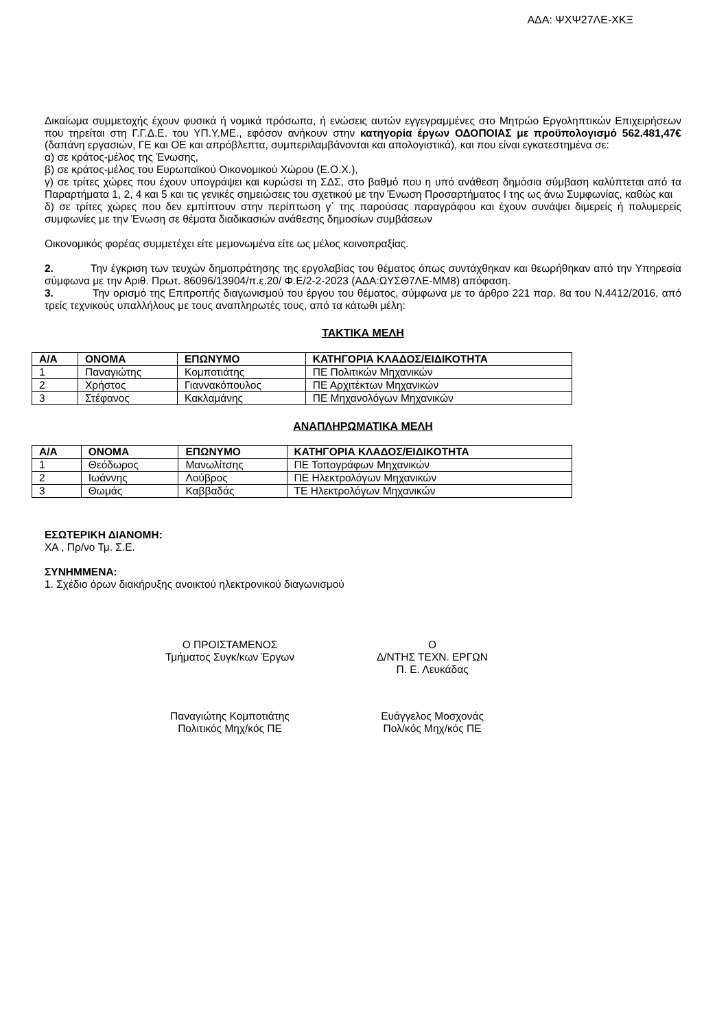ΑΔΑ: ΨΧΨ27ΛΕ-ΧΚΞ
Δικαίωμα συμμετοχής έχουν φυσικά ή νομικά πρόσωπα, ή ενώσεις αυτών εγγεγραμμένες στο Μητρώο Εργοληπτικών Επιχειρήσεων που τηρείται στη Γ.Γ.Δ.Ε. του ΥΠ.Υ.ΜΕ., εφόσον ανήκουν στην κατηγορία έργων ΟΔΟΠΟΙΑΣ με προϋπολογισμό 562.481,47€ (δαπάνη εργασιών, ΓΕ και ΟΕ και απρόβλεπτα, συμπεριλαμβάνονται και απολογιστικά), και που είναι εγκατεστημένα σε:
α) σε κράτος-μέλος της Ένωσης,
β) σε κράτος-μέλος του Ευρωπαϊκού Οικονομικού Χώρου (Ε.Ο.Χ.),
γ) σε τρίτες χώρες που έχουν υπογράψει και κυρώσει τη ΣΔΣ, στο βαθμό που η υπό ανάθεση δημόσια σύμβαση καλύπτεται από τα Παραρτήματα 1, 2, 4 και 5 και τις γενικές σημειώσεις του σχετικού με την Ένωση Προσαρτήματος I της ως άνω Συμφωνίας, καθώς και
δ) σε τρίτες χώρες που δεν εμπίπτουν στην περίπτωση γ΄ της παρούσας παραγράφου και έχουν συνάψει διμερείς ή πολυμερείς συμφωνίες με την Ένωση σε θέματα διαδικασιών ανάθεσης δημοσίων συμβάσεων
Οικονομικός φορέας συμμετέχει είτε μεμονωμένα είτε ως μέλος κοινοπραξίας.
2. Την έγκριση των τευχών δημοπράτησης της εργολαβίας του θέματος όπως συντάχθηκαν και θεωρήθηκαν από την Υπηρεσία σύμφωνα με την Αριθ. Πρωτ. 86096/13904/π.ε.20/ Φ.Ε/2-2-2023 (ΑΔΑ:ΩΥΣΘ7ΛΕ-ΜΜ8) απόφαση.
3. Την ορισμό της Επιτροπής διαγωνισμού του έργου του θέματος, σύμφωνα με το άρθρο 221 παρ. 8α του Ν.4412/2016, από τρείς τεχνικούς υπαλλήλους με τους αναπληρωτές τους, από τα κάτωθι μέλη:
ΤΑΚΤΙΚΑ ΜΕΛΗ
| Α/Α | ΟΝΟΜΑ | ΕΠΩΝΥΜΟ | ΚΑΤΗΓΟΡΙΑ ΚΛΑΔΟΣ/ΕΙΔΙΚΟΤΗΤΑ |
| --- | --- | --- | --- |
| 1 | Παναγιώτης | Κομποτιάτης | ΠΕ Πολιτικών Μηχανικών |
| 2 | Χρήστος | Γιαννακόπουλος | ΠΕ Αρχιτέκτων Μηχανικών |
| 3 | Στέφανος | Κακλαμάνης | ΠΕ Μηχανολόγων Μηχανικών |
ΑΝΑΠΛΗΡΩΜΑΤΙΚΑ ΜΕΛΗ
| Α/Α | ΟΝΟΜΑ | ΕΠΩΝΥΜΟ | ΚΑΤΗΓΟΡΙΑ ΚΛΑΔΟΣ/ΕΙΔΙΚΟΤΗΤΑ |
| --- | --- | --- | --- |
| 1 | Θεόδωρος | Μανωλίτσης | ΠΕ Τοπογράφων Μηχανικών |
| 2 | Ιωάννης | Λούβρος | ΠΕ Ηλεκτρολόγων Μηχανικών |
| 3 | Θωμάς | Καββαδάς | ΤΕ Ηλεκτρολόγων Μηχανικών |
ΕΣΩΤΕΡΙΚΗ ΔΙΑΝΟΜΗ:
ΧΑ , Πρ/νο Τμ. Σ.Ε.
ΣΥΝΗΜΜΕΝΑ:
1. Σχέδιο όρων διακήρυξης ανοικτού ηλεκτρονικού διαγωνισμού
Ο ΠΡΟΙΣΤΑΜΕΝΟΣ
Τμήματος Συγκ/κων Έργων
Ο
Δ/ΝΤΗΣ ΤΕΧΝ. ΕΡΓΩΝ
Π. Ε. Λευκάδας
Παναγιώτης Κομποτιάτης
Πολιτικός Μηχ/κός ΠΕ
Ευάγγελος Μοσχονάς
Πολ/κός Μηχ/κός ΠΕ